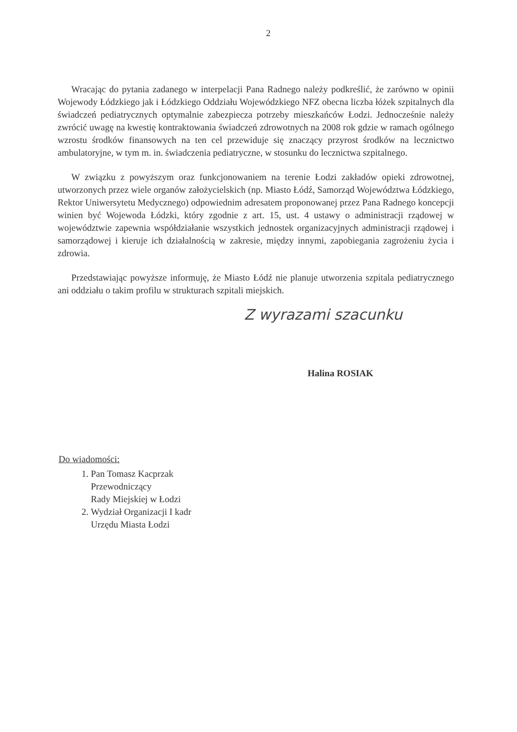2
Wracając do pytania zadanego w interpelacji Pana Radnego należy podkreślić, że zarówno w opinii Wojewody Łódzkiego jak i Łódzkiego Oddziału Wojewódzkiego NFZ obecna liczba łóżek szpitalnych dla świadczeń pediatrycznych optymalnie zabezpiecza potrzeby mieszkańców Łodzi. Jednocześnie należy zwrócić uwagę na kwestię kontraktowania świadczeń zdrowotnych na 2008 rok gdzie w ramach ogólnego wzrostu środków finansowych na ten cel przewiduje się znaczący przyrost środków na lecznictwo ambulatoryjne, w tym m. in. świadczenia pediatryczne, w stosunku do lecznictwa szpitalnego.
W związku z powyższym oraz funkcjonowaniem na terenie Łodzi zakładów opieki zdrowotnej, utworzonych przez wiele organów założycielskich (np. Miasto Łódź, Samorząd Województwa Łódzkiego, Rektor Uniwersytetu Medycznego) odpowiednim adresatem proponowanej przez Pana Radnego koncepcji winien być Wojewoda Łódzki, który zgodnie z art. 15, ust. 4 ustawy o administracji rządowej w województwie zapewnia współdziałanie wszystkich jednostek organizacyjnych administracji rządowej i samorządowej i kieruje ich działalnością w zakresie, między innymi, zapobiegania zagrożeniu życia i zdrowia.
Przedstawiając powyższe informuję, że Miasto Łódź nie planuje utworzenia szpitala pediatrycznego ani oddziału o takim profilu w strukturach szpitali miejskich.
Z wyrazami szacunku
Halina ROSIAK
Do wiadomości:
1. Pan Tomasz Kacprzak
Przewodniczący
Rady Miejskiej w Łodzi
2. Wydział Organizacji I kadr
Urzędu Miasta Łodzi